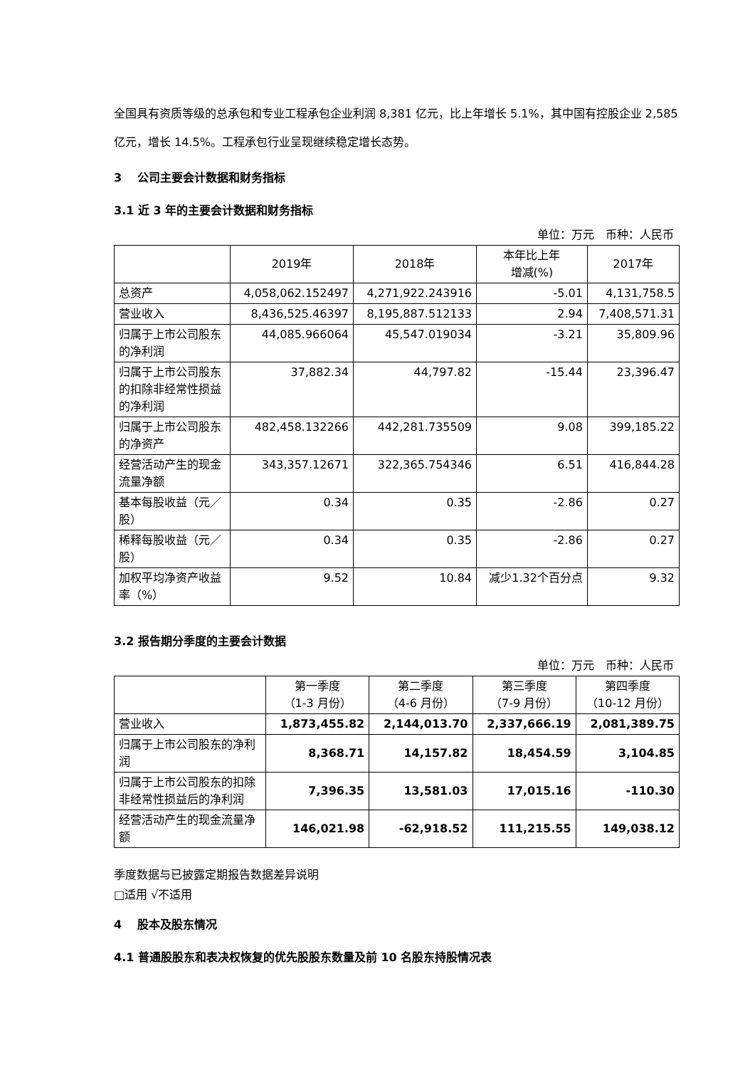全国具有资质等级的总承包和专业工程承包企业利润 8,381 亿元，比上年增长 5.1%，其中国有控股企业 2,585 亿元，增长 14.5%。工程承包行业呈现继续稳定增长态势。
3 公司主要会计数据和财务指标
3.1 近 3 年的主要会计数据和财务指标
单位：万元　币种：人民币
| | 2019年 | 2018年 | 本年比上年 增减(%) | 2017年 |
| --- | --- | --- | --- | --- |
| 总资产 | 4,058,062.152497 | 4,271,922.243916 | -5.01 | 4,131,758.5 |
| 营业收入 | 8,436,525.46397 | 8,195,887.512133 | 2.94 | 7,408,571.31 |
| 归属于上市公司股东的净利润 | 44,085.966064 | 45,547.019034 | -3.21 | 35,809.96 |
| 归属于上市公司股东的扣除非经常性损益的净利润 | 37,882.34 | 44,797.82 | -15.44 | 23,396.47 |
| 归属于上市公司股东的净资产 | 482,458.132266 | 442,281.735509 | 9.08 | 399,185.22 |
| 经营活动产生的现金流量净额 | 343,357.12671 | 322,365.754346 | 6.51 | 416,844.28 |
| 基本每股收益（元／股） | 0.34 | 0.35 | -2.86 | 0.27 |
| 稀释每股收益（元／股） | 0.34 | 0.35 | -2.86 | 0.27 |
| 加权平均净资产收益率（%） | 9.52 | 10.84 | 减少1.32个百分点 | 9.32 |
3.2 报告期分季度的主要会计数据
单位：万元　币种：人民币
| | 第一季度 （1-3 月份） | 第二季度 （4-6 月份） | 第三季度 （7-9 月份） | 第四季度 （10-12 月份） |
| --- | --- | --- | --- | --- |
| 营业收入 | 1,873,455.82 | 2,144,013.70 | 2,337,666.19 | 2,081,389.75 |
| 归属于上市公司股东的净利润 | 8,368.71 | 14,157.82 | 18,454.59 | 3,104.85 |
| 归属于上市公司股东的扣除非经常性损益后的净利润 | 7,396.35 | 13,581.03 | 17,015.16 | -110.30 |
| 经营活动产生的现金流量净额 | 146,021.98 | -62,918.52 | 111,215.55 | 149,038.12 |
季度数据与已披露定期报告数据差异说明
□适用 √不适用
4 股本及股东情况
4.1 普通股股东和表决权恢复的优先股股东数量及前 10 名股东持股情况表